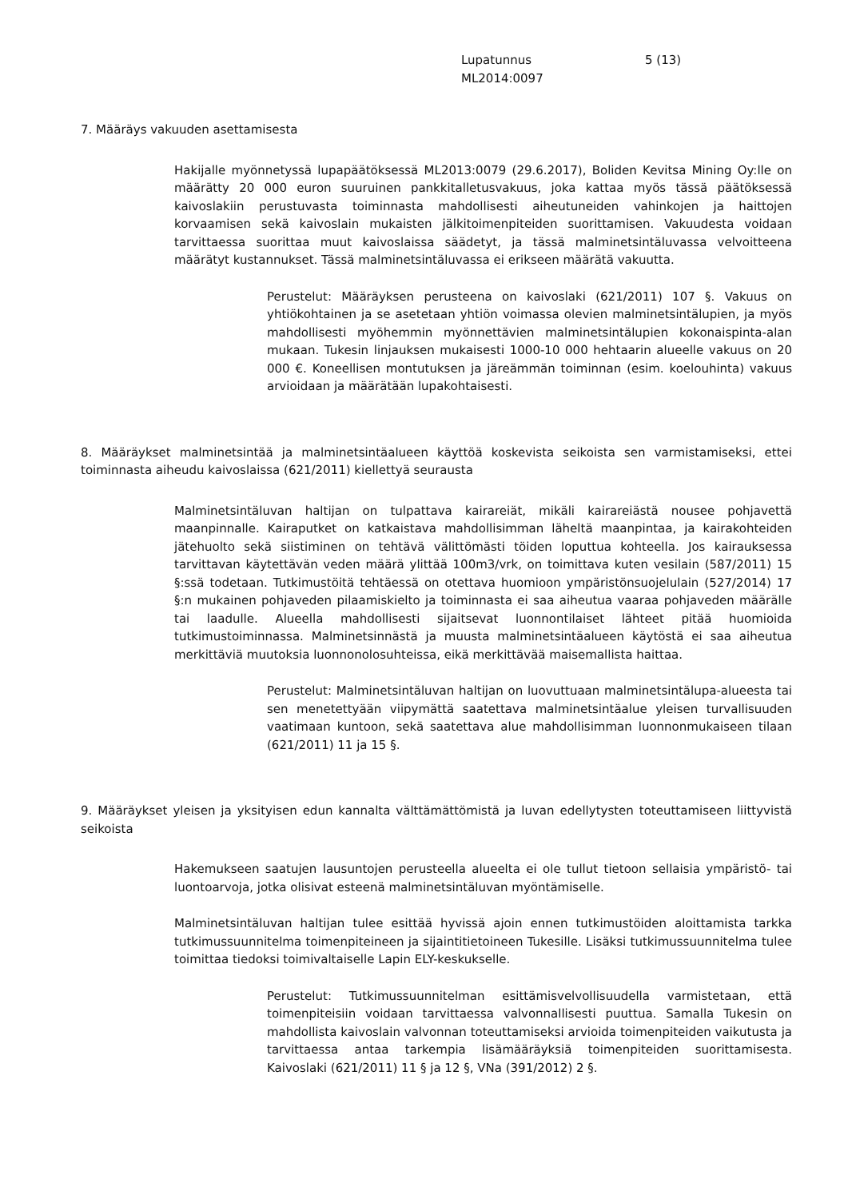Lupatunnus
ML2014:0097
5 (13)
7. Määräys vakuuden asettamisesta
Hakijalle myönnetyssä lupapäätöksessä ML2013:0079 (29.6.2017), Boliden Kevitsa Mining Oy:lle on määrätty 20 000 euron suuruinen pankkitalletusvakuus, joka kattaa myös tässä päätöksessä kaivoslakiin perustuvasta toiminnasta mahdollisesti aiheutuneiden vahinkojen ja haittojen korvaamisen sekä kaivoslain mukaisten jälkitoimenpiteiden suorittamisen. Vakuudesta voidaan tarvittaessa suorittaa muut kaivoslaissa säädetyt, ja tässä malminetsintäluvassa velvoitteena määrätyt kustannukset. Tässä malminetsintäluvassa ei erikseen määrätä vakuutta.
Perustelut: Määräyksen perusteena on kaivoslaki (621/2011) 107 §. Vakuus on yhtiökohtainen ja se asetetaan yhtiön voimassa olevien malminetsintälupien, ja myös mahdollisesti myöhemmin myönnettävien malminetsintälupien kokonaispinta-alan mukaan. Tukesin linjauksen mukaisesti 1000-10 000 hehtaarin alueelle vakuus on 20 000 €. Koneellisen montutuksen ja järeämmän toiminnan (esim. koelouhinta) vakuus arvioidaan ja määrätään lupakohtaisesti.
8. Määräykset malminetsintää ja malminetsintäalueen käyttöä koskevista seikoista sen varmistamiseksi, ettei toiminnasta aiheudu kaivoslaissa (621/2011) kiellettyä seurausta
Malminetsintäluvan haltijan on tulpattava kairareiät, mikäli kairareiästä nousee pohjavettä maanpinnalle. Kairaputket on katkaistava mahdollisimman läheltä maanpintaa, ja kairakohteiden jätehuolto sekä siistiminen on tehtävä välittömästi töiden loputtua kohteella. Jos kairauksessa tarvittavan käytettävän veden määrä ylittää 100m3/vrk, on toimittava kuten vesilain (587/2011) 15 §:ssä todetaan. Tutkimustöitä tehtäessä on otettava huomioon ympäristönsuojelulain (527/2014) 17 §:n mukainen pohjaveden pilaamiskielto ja toiminnasta ei saa aiheutua vaaraa pohjaveden määrälle tai laadulle. Alueella mahdollisesti sijaitsevat luonnontilaiset lähteet pitää huomioida tutkimustoiminnassa. Malminetsinnästä ja muusta malminetsintäalueen käytöstä ei saa aiheutua merkittäviä muutoksia luonnonolosuhteissa, eikä merkittävää maisemallista haittaa.
Perustelut: Malminetsintäluvan haltijan on luovuttuaan malminetsintälupa-alueesta tai sen menetettyään viipymättä saatettava malminetsintäalue yleisen turvallisuuden vaatimaan kuntoon, sekä saatettava alue mahdollisimman luonnonmukaiseen tilaan (621/2011) 11 ja 15 §.
9. Määräykset yleisen ja yksityisen edun kannalta välttämättömistä ja luvan edellytysten toteuttamiseen liittyvistä seikoista
Hakemukseen saatujen lausuntojen perusteella alueelta ei ole tullut tietoon sellaisia ympäristö- tai luontoarvoja, jotka olisivat esteenä malminetsintäluvan myöntämiselle.
Malminetsintäluvan haltijan tulee esittää hyvissä ajoin ennen tutkimustöiden aloittamista tarkka tutkimussuunnitelma toimenpiteineen ja sijaintitietoineen Tukesille. Lisäksi tutkimussuunnitelma tulee toimittaa tiedoksi toimivaltaiselle Lapin ELY-keskukselle.
Perustelut: Tutkimussuunnitelman esittämisvelvollisuudella varmistetaan, että toimenpiteisiin voidaan tarvittaessa valvonnallisesti puuttua. Samalla Tukesin on mahdollista kaivoslain valvonnan toteuttamiseksi arvioida toimenpiteiden vaikutusta ja tarvittaessa antaa tarkempia lisämääräyksiä toimenpiteiden suorittamisesta. Kaivoslaki (621/2011) 11 § ja 12 §, VNa (391/2012) 2 §.